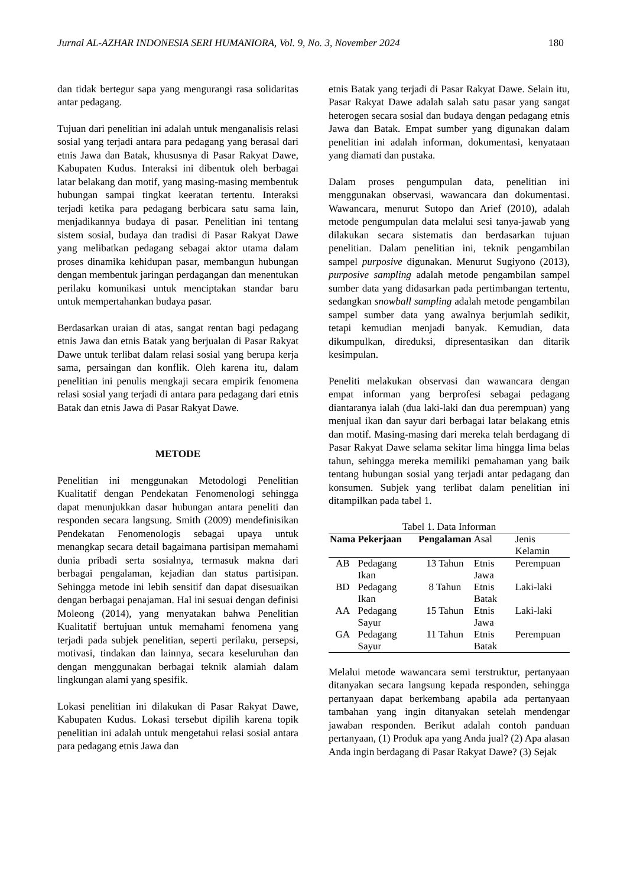Jurnal AL-AZHAR INDONESIA SERI HUMANIORA, Vol. 9, No. 3, November 2024 180
dan tidak bertegur sapa yang mengurangi rasa solidaritas antar pedagang.
Tujuan dari penelitian ini adalah untuk menganalisis relasi sosial yang terjadi antara para pedagang yang berasal dari etnis Jawa dan Batak, khususnya di Pasar Rakyat Dawe, Kabupaten Kudus. Interaksi ini dibentuk oleh berbagai latar belakang dan motif, yang masing-masing membentuk hubungan sampai tingkat keeratan tertentu. Interaksi terjadi ketika para pedagang berbicara satu sama lain, menjadikannya budaya di pasar. Penelitian ini tentang sistem sosial, budaya dan tradisi di Pasar Rakyat Dawe yang melibatkan pedagang sebagai aktor utama dalam proses dinamika kehidupan pasar, membangun hubungan dengan membentuk jaringan perdagangan dan menentukan perilaku komunikasi untuk menciptakan standar baru untuk mempertahankan budaya pasar.
Berdasarkan uraian di atas, sangat rentan bagi pedagang etnis Jawa dan etnis Batak yang berjualan di Pasar Rakyat Dawe untuk terlibat dalam relasi sosial yang berupa kerja sama, persaingan dan konflik. Oleh karena itu, dalam penelitian ini penulis mengkaji secara empirik fenomena relasi sosial yang terjadi di antara para pedagang dari etnis Batak dan etnis Jawa di Pasar Rakyat Dawe.
METODE
Penelitian ini menggunakan Metodologi Penelitian Kualitatif dengan Pendekatan Fenomenologi sehingga dapat menunjukkan dasar hubungan antara peneliti dan responden secara langsung. Smith (2009) mendefinisikan Pendekatan Fenomenologis sebagai upaya untuk menangkap secara detail bagaimana partisipan memahami dunia pribadi serta sosialnya, termasuk makna dari berbagai pengalaman, kejadian dan status partisipan. Sehingga metode ini lebih sensitif dan dapat disesuaikan dengan berbagai penajaman. Hal ini sesuai dengan definisi Moleong (2014), yang menyatakan bahwa Penelitian Kualitatif bertujuan untuk memahami fenomena yang terjadi pada subjek penelitian, seperti perilaku, persepsi, motivasi, tindakan dan lainnya, secara keseluruhan dan dengan menggunakan berbagai teknik alamiah dalam lingkungan alami yang spesifik.
Lokasi penelitian ini dilakukan di Pasar Rakyat Dawe, Kabupaten Kudus. Lokasi tersebut dipilih karena topik penelitian ini adalah untuk mengetahui relasi sosial antara para pedagang etnis Jawa dan
etnis Batak yang terjadi di Pasar Rakyat Dawe. Selain itu, Pasar Rakyat Dawe adalah salah satu pasar yang sangat heterogen secara sosial dan budaya dengan pedagang etnis Jawa dan Batak. Empat sumber yang digunakan dalam penelitian ini adalah informan, dokumentasi, kenyataan yang diamati dan pustaka.
Dalam proses pengumpulan data, penelitian ini menggunakan observasi, wawancara dan dokumentasi. Wawancara, menurut Sutopo dan Arief (2010), adalah metode pengumpulan data melalui sesi tanya-jawab yang dilakukan secara sistematis dan berdasarkan tujuan penelitian. Dalam penelitian ini, teknik pengambilan sampel purposive digunakan. Menurut Sugiyono (2013), purposive sampling adalah metode pengambilan sampel sumber data yang didasarkan pada pertimbangan tertentu, sedangkan snowball sampling adalah metode pengambilan sampel sumber data yang awalnya berjumlah sedikit, tetapi kemudian menjadi banyak. Kemudian, data dikumpulkan, direduksi, dipresentasikan dan ditarik kesimpulan.
Peneliti melakukan observasi dan wawancara dengan empat informan yang berprofesi sebagai pedagang diantaranya ialah (dua laki-laki dan dua perempuan) yang menjual ikan dan sayur dari berbagai latar belakang etnis dan motif. Masing-masing dari mereka telah berdagang di Pasar Rakyat Dawe selama sekitar lima hingga lima belas tahun, sehingga mereka memiliki pemahaman yang baik tentang hubungan sosial yang terjadi antar pedagang dan konsumen. Subjek yang terlibat dalam penelitian ini ditampilkan pada tabel 1.
Tabel 1. Data Informan
| Nama | Pekerjaan | Pengalaman | Asal | Jenis Kelamin |
| --- | --- | --- | --- | --- |
| AB | Pedagang Ikan | 13 Tahun | Etnis Jawa | Perempuan |
| BD | Pedagang Ikan | 8 Tahun | Etnis Batak | Laki-laki |
| AA | Pedagang Sayur | 15 Tahun | Etnis Jawa | Laki-laki |
| GA | Pedagang Sayur | 11 Tahun | Etnis Batak | Perempuan |
Melalui metode wawancara semi terstruktur, pertanyaan ditanyakan secara langsung kepada responden, sehingga pertanyaan dapat berkembang apabila ada pertanyaan tambahan yang ingin ditanyakan setelah mendengar jawaban responden. Berikut adalah contoh panduan pertanyaan, (1) Produk apa yang Anda jual? (2) Apa alasan Anda ingin berdagang di Pasar Rakyat Dawe? (3) Sejak